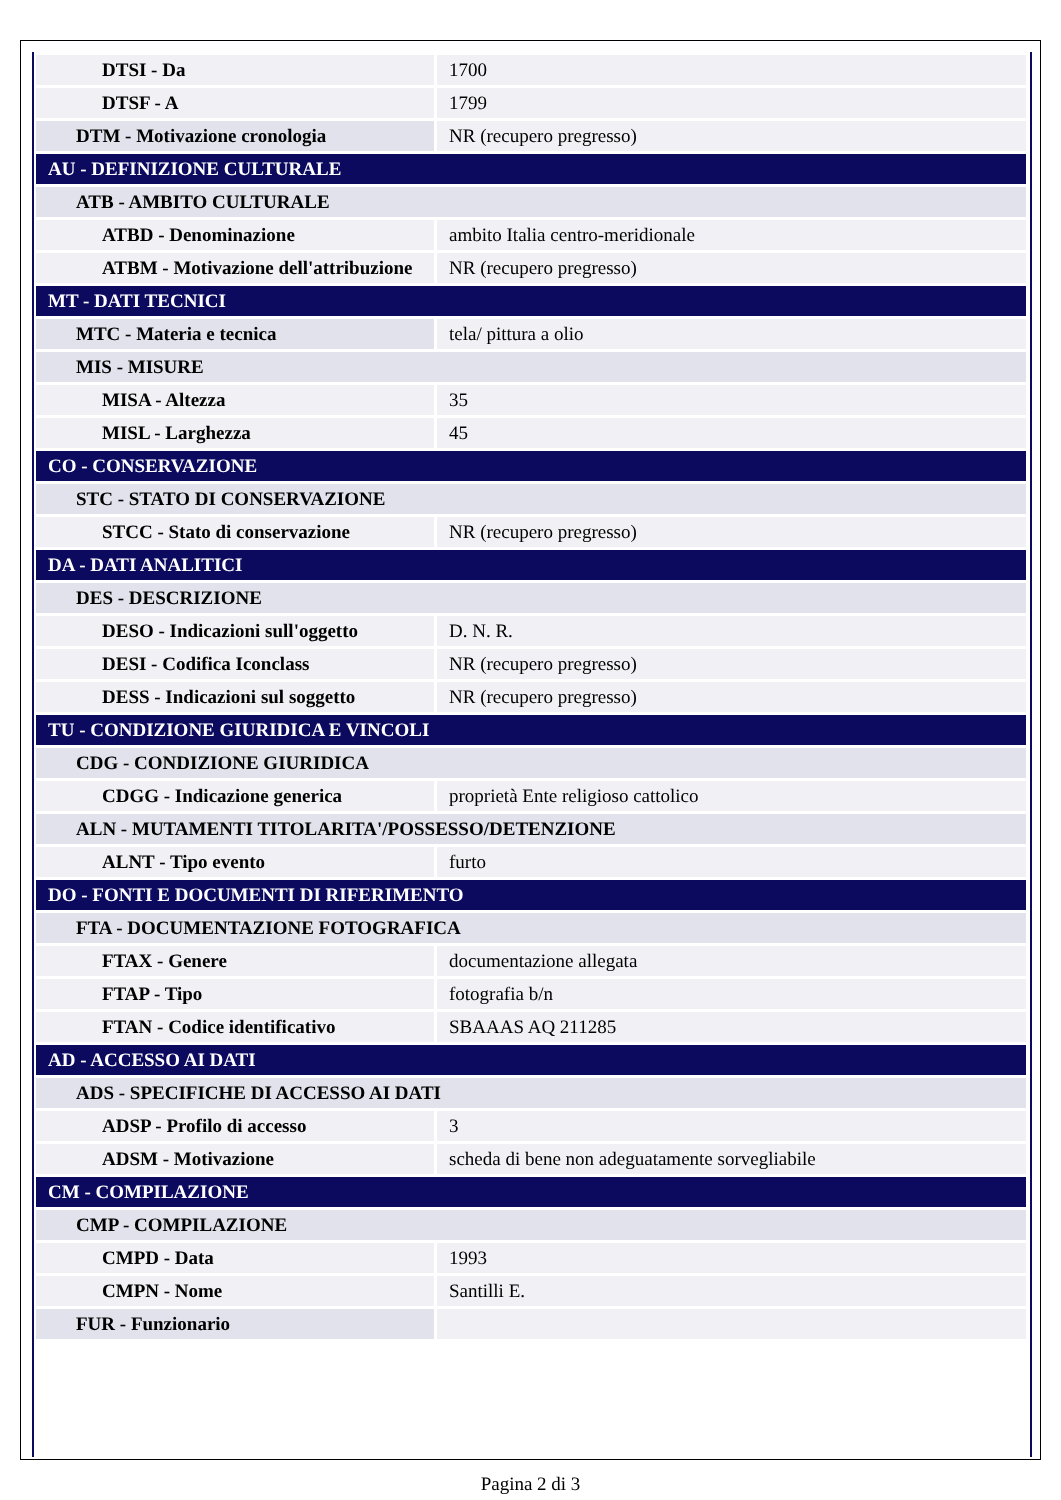| DTSI - Da | 1700 |
| DTSF - A | 1799 |
| DTM - Motivazione cronologia | NR (recupero pregresso) |
| AU - DEFINIZIONE CULTURALE | |
| ATB - AMBITO CULTURALE | |
| ATBD - Denominazione | ambito Italia centro-meridionale |
| ATBM - Motivazione dell'attribuzione | NR (recupero pregresso) |
| MT - DATI TECNICI | |
| MTC - Materia e tecnica | tela/ pittura a olio |
| MIS - MISURE | |
| MISA - Altezza | 35 |
| MISL - Larghezza | 45 |
| CO - CONSERVAZIONE | |
| STC - STATO DI CONSERVAZIONE | |
| STCC - Stato di conservazione | NR (recupero pregresso) |
| DA - DATI ANALITICI | |
| DES - DESCRIZIONE | |
| DESO - Indicazioni sull'oggetto | D. N. R. |
| DESI - Codifica Iconclass | NR (recupero pregresso) |
| DESS - Indicazioni sul soggetto | NR (recupero pregresso) |
| TU - CONDIZIONE GIURIDICA E VINCOLI | |
| CDG - CONDIZIONE GIURIDICA | |
| CDGG - Indicazione generica | proprietà Ente religioso cattolico |
| ALN - MUTAMENTI TITOLARITA'/POSSESSO/DETENZIONE | |
| ALNT - Tipo evento | furto |
| DO - FONTI E DOCUMENTI DI RIFERIMENTO | |
| FTA - DOCUMENTAZIONE FOTOGRAFICA | |
| FTAX - Genere | documentazione allegata |
| FTAP - Tipo | fotografia b/n |
| FTAN - Codice identificativo | SBAAAS AQ 211285 |
| AD - ACCESSO AI DATI | |
| ADS - SPECIFICHE DI ACCESSO AI DATI | |
| ADSP - Profilo di accesso | 3 |
| ADSM - Motivazione | scheda di bene non adeguatamente sorvegliabile |
| CM - COMPILAZIONE | |
| CMP - COMPILAZIONE | |
| CMPD - Data | 1993 |
| CMPN - Nome | Santilli E. |
| FUR - Funzionario | |
Pagina 2 di 3